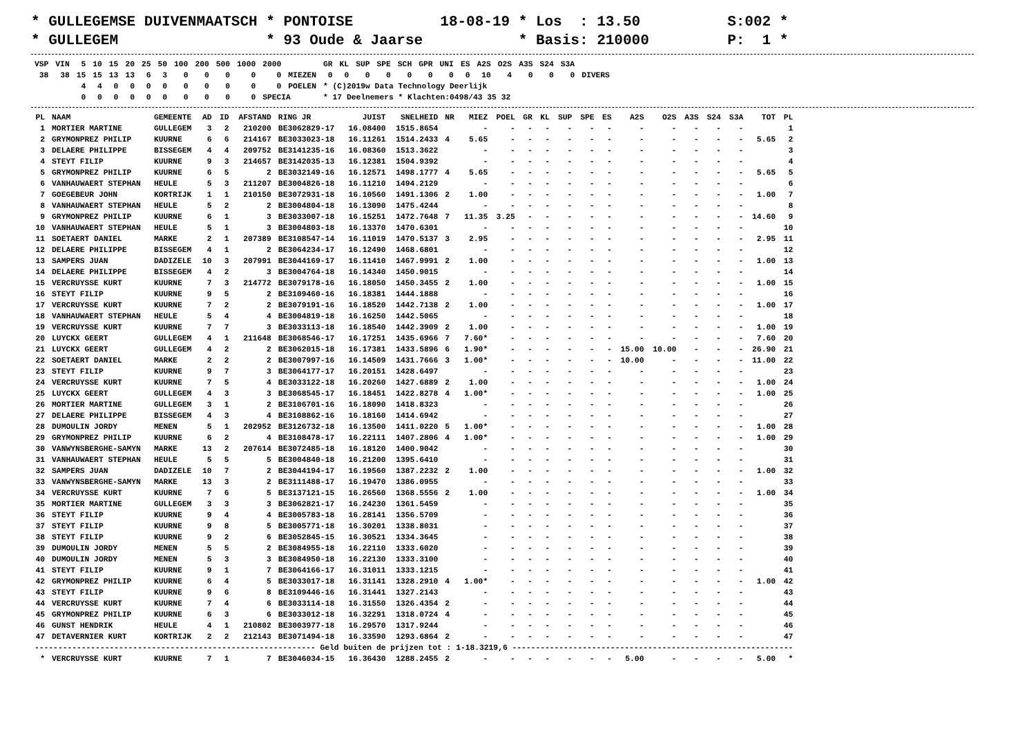* GULLEGEMSE DUIVENMAATSCH * PONTOISE          18-08-19 * Los  : 13.50          S:002 *
* GULLEGEM                 * 93 Oude & Jaarse           * Basis: 210000         P:  1 *
| VSP | VIN | 5 | 10 | 15 | 20 | 25 | 50 | 100 | 200 | 500 | 1000 | 2000 | | GR | KL | SUP | SPE | SCH | GPR | UNI | ES | A2S | O2S | A3S | S24 | S3A | |
| --- | --- | --- | --- | --- | --- | --- | --- | --- | --- | --- | --- | --- | --- | --- | --- | --- | --- | --- | --- | --- | --- | --- | --- | --- | --- | --- | --- |
| 38 | 38 | 15 | 15 | 13 | 13 | 6 | 3 | 0 | 0 | 0 | 0 | 0 | MIEZEN | 0 | 0 | 0 | 0 | 0 | 0 | 0 | 0 | 10 | 4 | 0 | 0 | 0 | DIVERS |
| | | 4 | 4 | 0 | 0 | 0 | 0 | 0 | 0 | 0 | 0 | 0 | POELEN | * (C)2019w Data Technology Deerlijk | | | | | | | | | | | | | |
| | | 0 | 0 | 0 | 0 | 0 | 0 | 0 | 0 | 0 | 0 | SPECIA | | * 17 Deelnemers * Klachten:0498/43 35 32 | | | | | | | | | | | | | |
| PL | NAAM | GEMEENTE | AD | ID | AFSTAND | RING JR | JUIST | SNELHEID | NR | MIEZ | POEL | GR | KL | SUP | SPE | ES | A2S | O2S | A3S | S24 | S3A | TOT | PL |
| --- | --- | --- | --- | --- | --- | --- | --- | --- | --- | --- | --- | --- | --- | --- | --- | --- | --- | --- | --- | --- | --- | --- | --- |
| 1 | MORTIER MARTINE | GULLEGEM | 3 | 2 | 210200 | BE3062829-17 | 16.08400 | 1515.8654 | | - | - | - | - | - | - | - | - | - | - | - | - | | 1 |
| 2 | GRYMONPREZ PHILIP | KUURNE | 6 | 6 | 214167 | BE3033023-18 | 16.11261 | 1514.2433 | 4 | 5.65 | - | - | - | - | - | - | - | - | - | - | - | 5.65 | 2 |
| 3 | DELAERE PHILIPPE | BISSEGEM | 4 | 4 | 209752 | BE3141235-16 | 16.08360 | 1513.3622 | | - | - | - | - | - | - | - | - | - | - | - | - | | 3 |
| 4 | STEYT FILIP | KUURNE | 9 | 3 | 214657 | BE3142035-13 | 16.12381 | 1504.9392 | | - | - | - | - | - | - | - | - | - | - | - | - | | 4 |
| 5 | GRYMONPREZ PHILIP | KUURNE | 6 | 5 | 2 | BE3032149-16 | 16.12571 | 1498.1777 | 4 | 5.65 | - | - | - | - | - | - | - | - | - | - | - | 5.65 | 5 |
| 6 | VANHAUWAERT STEPHAN | HEULE | 5 | 3 | 211207 | BE3004826-18 | 16.11210 | 1494.2129 | | - | - | - | - | - | - | - | - | - | - | - | - | | 6 |
| 7 | GOEGEBEUR JOHN | KORTRIJK | 1 | 1 | 210150 | BE3072931-18 | 16.10560 | 1491.1306 | 2 | 1.00 | - | - | - | - | - | - | - | - | - | - | - | 1.00 | 7 |
| 8 | VANHAUWAERT STEPHAN | HEULE | 5 | 2 | 2 | BE3004804-18 | 16.13090 | 1475.4244 | | - | - | - | - | - | - | - | - | - | - | - | - | | 8 |
| 9 | GRYMONPREZ PHILIP | KUURNE | 6 | 1 | 3 | BE3033007-18 | 16.15251 | 1472.7648 | 7 | 11.35 | 3.25 | - | - | - | - | - | - | - | - | - | - | 14.60 | 9 |
| 10 | VANHAUWAERT STEPHAN | HEULE | 5 | 1 | 3 | BE3004803-18 | 16.13370 | 1470.6301 | | - | - | - | - | - | - | - | - | - | - | - | - | | 10 |
| 11 | SOETAERT DANIEL | MARKE | 2 | 1 | 207389 | BE3108547-14 | 16.11019 | 1470.5137 | 3 | 2.95 | - | - | - | - | - | - | - | - | - | - | - | 2.95 | 11 |
| 12 | DELAERE PHILIPPE | BISSEGEM | 4 | 1 | 2 | BE3064234-17 | 16.12490 | 1468.6801 | | - | - | - | - | - | - | - | - | - | - | - | - | | 12 |
| 13 | SAMPERS JUAN | DADIZELE | 10 | 3 | 207991 | BE3044169-17 | 16.11410 | 1467.9991 | 2 | 1.00 | - | - | - | - | - | - | - | - | - | - | - | 1.00 | 13 |
| 14 | DELAERE PHILIPPE | BISSEGEM | 4 | 2 | 3 | BE3004764-18 | 16.14340 | 1450.9015 | | - | - | - | - | - | - | - | - | - | - | - | - | | 14 |
| 15 | VERCRUYSSE KURT | KUURNE | 7 | 3 | 214772 | BE3079178-16 | 16.18050 | 1450.3455 | 2 | 1.00 | - | - | - | - | - | - | - | - | - | - | - | 1.00 | 15 |
| 16 | STEYT FILIP | KUURNE | 9 | 5 | 2 | BE3109460-16 | 16.18381 | 1444.1888 | | - | - | - | - | - | - | - | - | - | - | - | - | | 16 |
| 17 | VERCRUYSSE KURT | KUURNE | 7 | 2 | 2 | BE3079191-16 | 16.18520 | 1442.7138 | 2 | 1.00 | - | - | - | - | - | - | - | - | - | - | - | 1.00 | 17 |
| 18 | VANHAUWAERT STEPHAN | HEULE | 5 | 4 | 4 | BE3004819-18 | 16.16250 | 1442.5065 | | - | - | - | - | - | - | - | - | - | - | - | - | | 18 |
| 19 | VERCRUYSSE KURT | KUURNE | 7 | 7 | 3 | BE3033113-18 | 16.18540 | 1442.3909 | 2 | 1.00 | - | - | - | - | - | - | - | - | - | - | - | 1.00 | 19 |
| 20 | LUYCKX GEERT | GULLEGEM | 4 | 1 | 211648 | BE3068546-17 | 16.17251 | 1435.6966 | 7 | 7.60* | - | - | - | - | - | - | - | - | - | - | - | 7.60 | 20 |
| 21 | LUYCKX GEERT | GULLEGEM | 4 | 2 | 2 | BE3062015-18 | 16.17381 | 1433.5896 | 6 | 1.90* | - | - | - | - | - | - | 15.00 | 10.00 | - | - | - | 26.90 | 21 |
| 22 | SOETAERT DANIEL | MARKE | 2 | 2 | 2 | BE3007997-16 | 16.14509 | 1431.7666 | 3 | 1.00* | - | - | - | - | - | - | 10.00 | - | - | - | - | 11.00 | 22 |
| 23 | STEYT FILIP | KUURNE | 9 | 7 | 3 | BE3064177-17 | 16.20151 | 1428.6497 | | - | - | - | - | - | - | - | - | - | - | - | - | | 23 |
| 24 | VERCRUYSSE KURT | KUURNE | 7 | 5 | 4 | BE3033122-18 | 16.20260 | 1427.6889 | 2 | 1.00 | - | - | - | - | - | - | - | - | - | - | - | 1.00 | 24 |
| 25 | LUYCKX GEERT | GULLEGEM | 4 | 3 | 3 | BE3068545-17 | 16.18451 | 1422.8278 | 4 | 1.00* | - | - | - | - | - | - | - | - | - | - | - | 1.00 | 25 |
| 26 | MORTIER MARTINE | GULLEGEM | 3 | 1 | 2 | BE3106701-16 | 16.18090 | 1418.8323 | | - | - | - | - | - | - | - | - | - | - | - | - | | 26 |
| 27 | DELAERE PHILIPPE | BISSEGEM | 4 | 3 | 4 | BE3108862-16 | 16.18160 | 1414.6942 | | - | - | - | - | - | - | - | - | - | - | - | - | | 27 |
| 28 | DUMOULIN JORDY | MENEN | 5 | 1 | 202952 | BE3126732-18 | 16.13500 | 1411.0220 | 5 | 1.00* | - | - | - | - | - | - | - | - | - | - | - | 1.00 | 28 |
| 29 | GRYMONPREZ PHILIP | KUURNE | 6 | 2 | 4 | BE3108478-17 | 16.22111 | 1407.2806 | 4 | 1.00* | - | - | - | - | - | - | - | - | - | - | - | 1.00 | 29 |
| 30 | VANWYNSBERGHE-SAMYN | MARKE | 13 | 2 | 207614 | BE3072485-18 | 16.18120 | 1400.9042 | | - | - | - | - | - | - | - | - | - | - | - | - | | 30 |
| 31 | VANHAUWAERT STEPHAN | HEULE | 5 | 5 | 5 | BE3004840-18 | 16.21200 | 1395.6410 | | - | - | - | - | - | - | - | - | - | - | - | - | | 31 |
| 32 | SAMPERS JUAN | DADIZELE | 10 | 7 | 2 | BE3044194-17 | 16.19560 | 1387.2232 | 2 | 1.00 | - | - | - | - | - | - | - | - | - | - | - | 1.00 | 32 |
| 33 | VANWYNSBERGHE-SAMYN | MARKE | 13 | 3 | 2 | BE3111488-17 | 16.19470 | 1386.0955 | | - | - | - | - | - | - | - | - | - | - | - | - | | 33 |
| 34 | VERCRUYSSE KURT | KUURNE | 7 | 6 | 5 | BE3137121-15 | 16.26560 | 1368.5556 | 2 | 1.00 | - | - | - | - | - | - | - | - | - | - | - | 1.00 | 34 |
| 35 | MORTIER MARTINE | GULLEGEM | 3 | 3 | 3 | BE3062821-17 | 16.24230 | 1361.5459 | | - | - | - | - | - | - | - | - | - | - | - | - | | 35 |
| 36 | STEYT FILIP | KUURNE | 9 | 4 | 4 | BE3005783-18 | 16.28141 | 1356.5709 | | - | - | - | - | - | - | - | - | - | - | - | - | | 36 |
| 37 | STEYT FILIP | KUURNE | 9 | 8 | 5 | BE3005771-18 | 16.30201 | 1338.8031 | | - | - | - | - | - | - | - | - | - | - | - | - | | 37 |
| 38 | STEYT FILIP | KUURNE | 9 | 2 | 6 | BE3052845-15 | 16.30521 | 1334.3645 | | - | - | - | - | - | - | - | - | - | - | - | - | | 38 |
| 39 | DUMOULIN JORDY | MENEN | 5 | 5 | 2 | BE3084955-18 | 16.22110 | 1333.6020 | | - | - | - | - | - | - | - | - | - | - | - | - | | 39 |
| 40 | DUMOULIN JORDY | MENEN | 5 | 3 | 3 | BE3084950-18 | 16.22130 | 1333.3100 | | - | - | - | - | - | - | - | - | - | - | - | - | | 40 |
| 41 | STEYT FILIP | KUURNE | 9 | 1 | 7 | BE3064166-17 | 16.31011 | 1333.1215 | | - | - | - | - | - | - | - | - | - | - | - | - | | 41 |
| 42 | GRYMONPREZ PHILIP | KUURNE | 6 | 4 | 5 | BE3033017-18 | 16.31141 | 1328.2910 | 4 | 1.00* | - | - | - | - | - | - | - | - | - | - | - | 1.00 | 42 |
| 43 | STEYT FILIP | KUURNE | 9 | 6 | 8 | BE3109446-16 | 16.31441 | 1327.2143 | | - | - | - | - | - | - | - | - | - | - | - | - | | 43 |
| 44 | VERCRUYSSE KURT | KUURNE | 7 | 4 | 6 | BE3033114-18 | 16.31550 | 1326.4354 | 2 | - | - | - | - | - | - | - | - | - | - | - | - | | 44 |
| 45 | GRYMONPREZ PHILIP | KUURNE | 6 | 3 | 6 | BE3033012-18 | 16.32291 | 1318.0724 | 4 | - | - | - | - | - | - | - | - | - | - | - | - | | 45 |
| 46 | GUNST HENDRIK | HEULE | 4 | 1 | 210802 | BE3003977-18 | 16.29570 | 1317.9244 | | - | - | - | - | - | - | - | - | - | - | - | - | | 46 |
| 47 | DETAVERNIER KURT | KORTRIJK | 2 | 2 | 212143 | BE3071494-18 | 16.33590 | 1293.6864 | 2 | - | - | - | - | - | - | - | - | - | - | - | - | | 47 |
| ------------------------------------------------------------ Geld buiten de prijzen tot : 1-18.3219,6 ------------------------------------------------------------ | | | | | | | | | | | | | | | | | | | | | | | |
| * | VERCRUYSSE KURT | KUURNE | 7 | 1 | 7 | BE3046034-15 | 16.36430 | 1288.2455 | 2 | - | - | - | - | - | - | - | 5.00 | - | - | - | - | 5.00 | * |